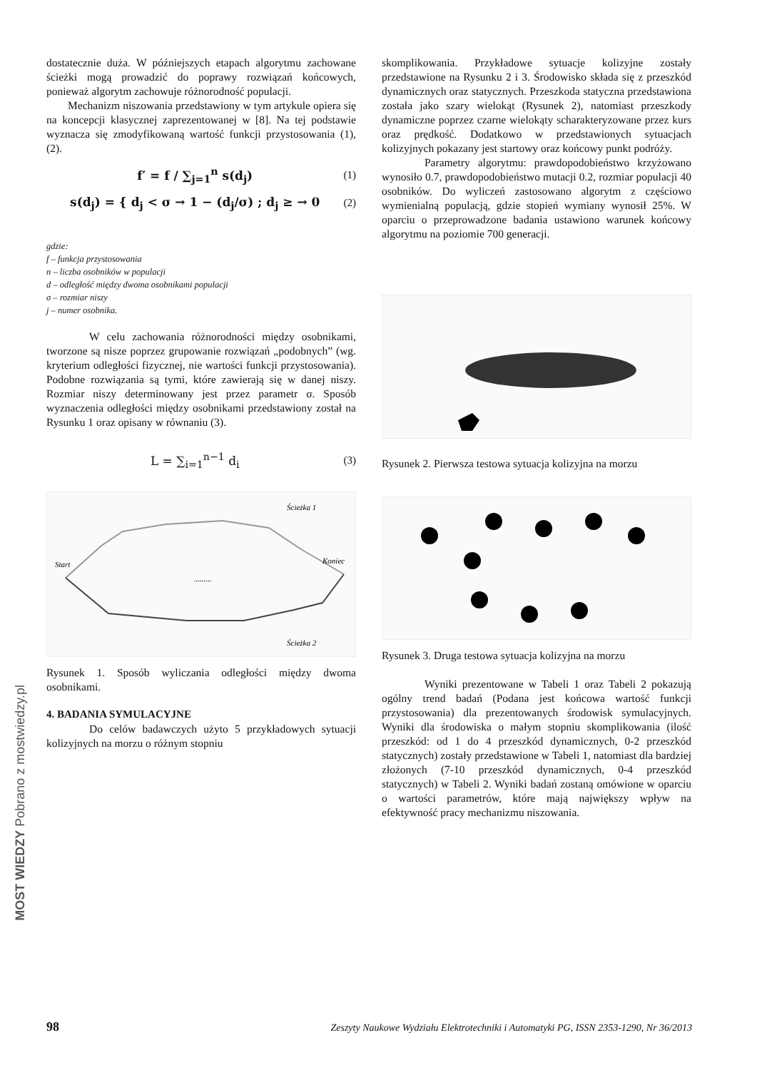MOST WIEDZY Pobrano z mostwiedzy.pl
dostatecznie duża. W późniejszych etapach algorytmu zachowane ścieżki mogą prowadzić do poprawy rozwiązań końcowych, ponieważ algorytm zachowuje różnorodność populacji.
Mechanizm niszowania przedstawiony w tym artykule opiera się na koncepcji klasycznej zaprezentowanej w [8]. Na tej podstawie wyznacza się zmodyfikowaną wartość funkcji przystosowania (1), (2).
f′ = f / ∑<sub>j=1</sub><sup>n</sup> s(d<sub>j</sub>) (1)
s(d<sub>j</sub>) = { d<sub>j</sub> < σ → 1 − (d<sub>j</sub>/σ) ; d<sub>j</sub> ≥ → 0 (2)
gdzie:
f – funkcja przystosowania
n – liczba osobników w populacji
d – odległość między dwoma osobnikami populacji
σ – rozmiar niszy
j – numer osobnika.
W celu zachowania różnorodności między osobnikami, tworzone są nisze poprzez grupowanie rozwiązań „podobnych” (wg. kryterium odległości fizycznej, nie wartości funkcji przystosowania). Podobne rozwiązania są tymi, które zawierają się w danej niszy. Rozmiar niszy determinowany jest przez parametr σ. Sposób wyznaczenia odległości między osobnikami przedstawiony został na Rysunku 1 oraz opisany w równaniu (3).
L = ∑<sub>i=1</sub><sup>n−1</sup> d<sub>i</sub> (3)
Start
Koniec
Ścieżka 1
Ścieżka 2
.........
Rysunek 1. Sposób wyliczania odległości między dwoma osobnikami.
4. BADANIA SYMULACYJNE
Do celów badawczych użyto 5 przykładowych sytuacji kolizyjnych na morzu o różnym stopniu
skomplikowania. Przykładowe sytuacje kolizyjne zostały przedstawione na Rysunku 2 i 3. Środowisko składa się z przeszkód dynamicznych oraz statycznych. Przeszkoda statyczna przedstawiona została jako szary wielokąt (Rysunek 2), natomiast przeszkody dynamiczne poprzez czarne wielokąty scharakteryzowane przez kurs oraz prędkość. Dodatkowo w przedstawionych sytuacjach kolizyjnych pokazany jest startowy oraz końcowy punkt podróży.
Parametry algorytmu: prawdopodobieństwo krzyżowano wynosiło 0.7, prawdopodobieństwo mutacji 0.2, rozmiar populacji 40 osobników. Do wyliczeń zastosowano algorytm z częściowo wymienialną populacją, gdzie stopień wymiany wynosił 25%. W oparciu o przeprowadzone badania ustawiono warunek końcowy algorytmu na poziomie 700 generacji.
Rysunek 2. Pierwsza testowa sytuacja kolizyjna na morzu
Rysunek 3. Druga testowa sytuacja kolizyjna na morzu
Wyniki prezentowane w Tabeli 1 oraz Tabeli 2 pokazują ogólny trend badań (Podana jest końcowa wartość funkcji przystosowania) dla prezentowanych środowisk symulacyjnych. Wyniki dla środowiska o małym stopniu skomplikowania (ilość przeszkód: od 1 do 4 przeszkód dynamicznych, 0-2 przeszkód statycznych) zostały przedstawione w Tabeli 1, natomiast dla bardziej złożonych (7-10 przeszkód dynamicznych, 0-4 przeszkód statycznych) w Tabeli 2. Wyniki badań zostaną omówione w oparciu o wartości parametrów, które mają największy wpływ na efektywność pracy mechanizmu niszowania.
98 Zeszyty Naukowe Wydziału Elektrotechniki i Automatyki PG, ISSN 2353-1290, Nr 36/2013